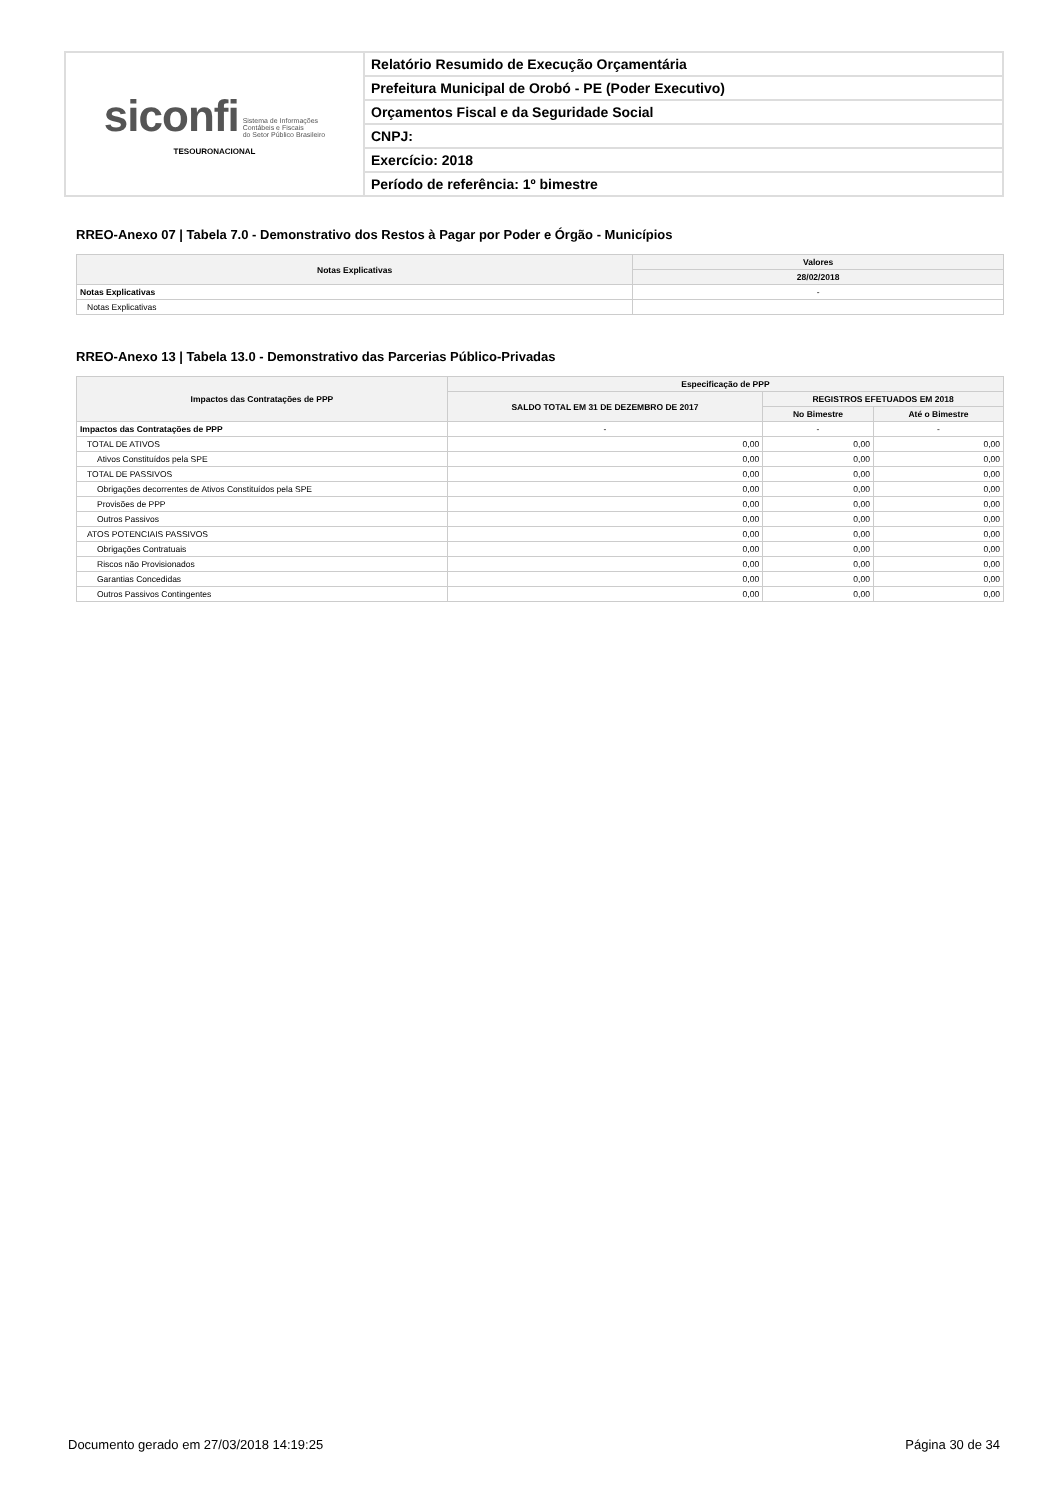| siconfi Sistema de Informações Contábeis e Fiscais do Setor Público Brasileiro TESOURONACIONAL | Relatório Resumido de Execução Orçamentária |
| | Prefeitura Municipal de Orobó - PE (Poder Executivo) |
| | Orçamentos Fiscal e da Seguridade Social |
| | CNPJ: |
| | Exercício: 2018 |
| | Período de referência: 1º bimestre |
RREO-Anexo 07 | Tabela 7.0 - Demonstrativo dos Restos à Pagar por Poder e Órgão - Municípios
| Notas Explicativas | Valores |
| --- | --- |
| | 28/02/2018 |
| Notas Explicativas | - |
| Notas Explicativas | |
RREO-Anexo 13 | Tabela 13.0 - Demonstrativo das Parcerias Público-Privadas
| Impactos das Contratações de PPP | Especificação de PPP | | |
| --- | --- | --- | --- |
| | SALDO TOTAL EM 31 DE DEZEMBRO DE 2017 | REGISTROS EFETUADOS EM 2018 | |
| | | No Bimestre | Até o Bimestre |
| Impactos das Contratações de PPP | - | - | - |
| TOTAL DE ATIVOS | 0,00 | 0,00 | 0,00 |
| Ativos Constituídos pela SPE | 0,00 | 0,00 | 0,00 |
| TOTAL DE PASSIVOS | 0,00 | 0,00 | 0,00 |
| Obrigações decorrentes de Ativos Constituídos pela SPE | 0,00 | 0,00 | 0,00 |
| Provisões de PPP | 0,00 | 0,00 | 0,00 |
| Outros Passivos | 0,00 | 0,00 | 0,00 |
| ATOS POTENCIAIS PASSIVOS | 0,00 | 0,00 | 0,00 |
| Obrigações Contratuais | 0,00 | 0,00 | 0,00 |
| Riscos não Provisionados | 0,00 | 0,00 | 0,00 |
| Garantias Concedidas | 0,00 | 0,00 | 0,00 |
| Outros Passivos Contingentes | 0,00 | 0,00 | 0,00 |
Documento gerado em 27/03/2018 14:19:25 Página 30 de 34